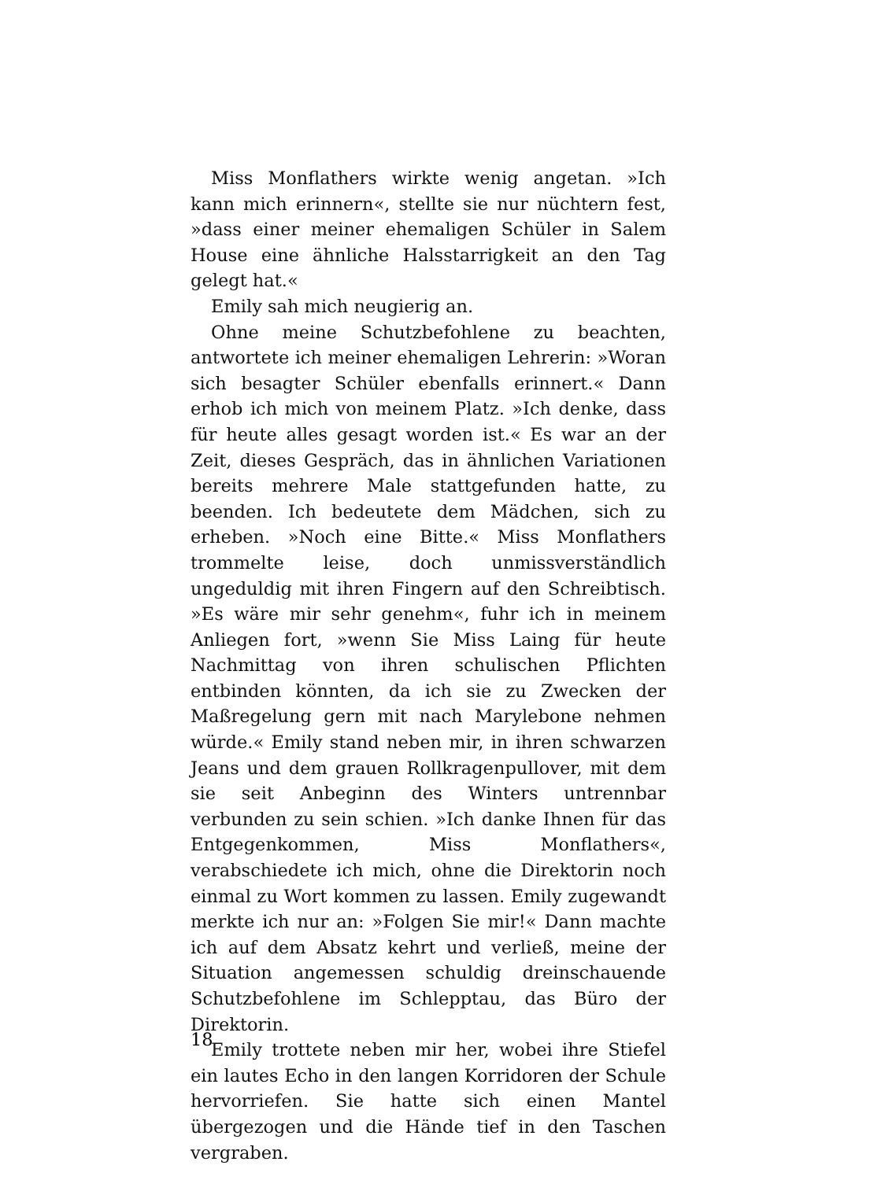Miss Monflathers wirkte wenig angetan. »Ich kann mich erinnern«, stellte sie nur nüchtern fest, »dass einer meiner ehemaligen Schüler in Salem House eine ähnliche Halsstarrigkeit an den Tag gelegt hat.«
Emily sah mich neugierig an.
Ohne meine Schutzbefohlene zu beachten, antwortete ich meiner ehemaligen Lehrerin: »Woran sich besagter Schüler ebenfalls erinnert.« Dann erhob ich mich von meinem Platz. »Ich denke, dass für heute alles gesagt worden ist.« Es war an der Zeit, dieses Gespräch, das in ähnlichen Variationen bereits mehrere Male stattgefunden hatte, zu beenden. Ich bedeutete dem Mädchen, sich zu erheben. »Noch eine Bitte.« Miss Monflathers trommelte leise, doch unmissverständlich ungeduldig mit ihren Fingern auf den Schreibtisch. »Es wäre mir sehr genehm«, fuhr ich in meinem Anliegen fort, »wenn Sie Miss Laing für heute Nachmittag von ihren schulischen Pflichten entbinden könnten, da ich sie zu Zwecken der Maßregelung gern mit nach Marylebone nehmen würde.« Emily stand neben mir, in ihren schwarzen Jeans und dem grauen Rollkragenpullover, mit dem sie seit Anbeginn des Winters untrennbar verbunden zu sein schien. »Ich danke Ihnen für das Entgegenkommen, Miss Monflathers«, verabschiedete ich mich, ohne die Direktorin noch einmal zu Wort kommen zu lassen. Emily zugewandt merkte ich nur an: »Folgen Sie mir!« Dann machte ich auf dem Absatz kehrt und verließ, meine der Situation angemessen schuldig dreinschauende Schutzbefohlene im Schlepptau, das Büro der Direktorin.
Emily trottete neben mir her, wobei ihre Stiefel ein lautes Echo in den langen Korridoren der Schule hervorriefen. Sie hatte sich einen Mantel übergezogen und die Hände tief in den Taschen vergraben.
18